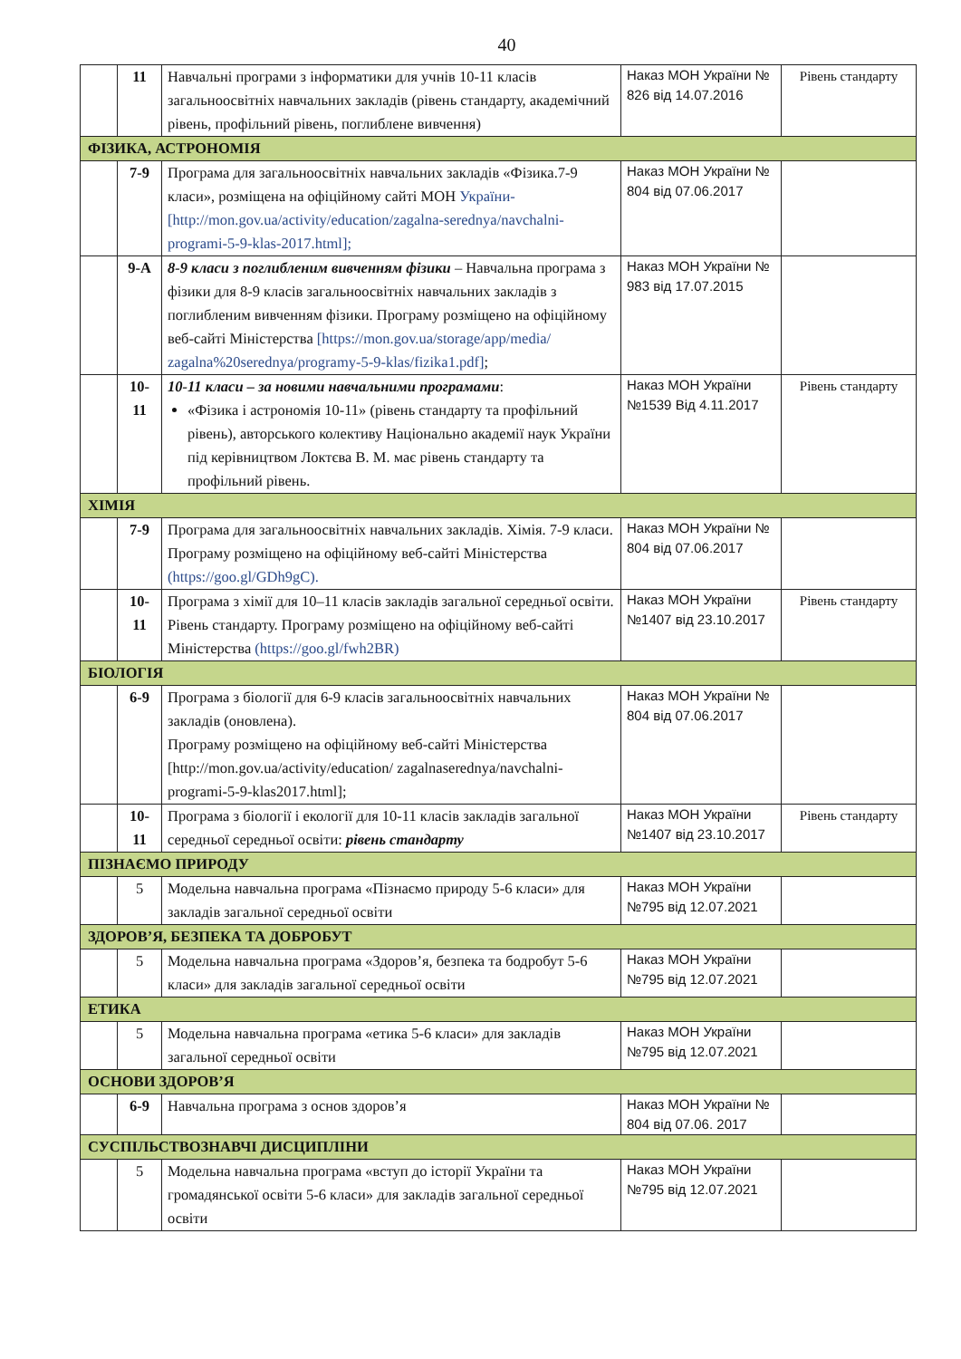40
| | 11 | Навчальні програми з інформатики для учнів 10-11 класів загальноосвітніх навчальних закладів (рівень стандарту, академічний рівень, профільний рівень, поглиблене вивчення) | Наказ МОН України № 826 від 14.07.2016 | Рівень стандарту |
| ФІЗИКА, АСТРОНОМІЯ | | | | |
| | 7-9 | Програма для загальноосвітніх навчальних закладів «Фізика.7-9 класи», розміщена на офіційному сайті МОН України-[http://mon.gov.ua/activity/education/zagalna-serednya/navchalni-programi-5-9-klas-2017.html]; | Наказ МОН України № 804 від 07.06.2017 | |
| | 9-А | 8-9 класи з поглибленим вивченням фізики – Навчальна програма з фізики для 8-9 класів загальноосвітніх навчальних закладів з поглибленим вивченням фізики. Програму розміщено на офіційному веб-сайті Міністерства [https://mon.gov.ua/storage/app/media/ zagalna%20serednya/programy-5-9-klas/fizika1.pdf] ; | Наказ МОН України № 983 від 17.07.2015 | |
| | 10-11 | 10-11 класи – за новими навчальними програмами : «Фізика і астрономія 10-11» (рівень стандарту та профільний рівень), авторського колективу Національно академії наук України під керівництвом Локтєва В. М. має рівень стандарту та профільний рівень. | Наказ МОН України №1539 Від 4.11.2017 | Рівень стандарту |
| ХІМІЯ | | | | |
| | 7-9 | Програма для загальноосвітніх навчальних закладів. Хімія. 7-9 класи. Програму розміщено на офіційному веб-сайті Міністерства (https://goo.gl/GDh9gC). | Наказ МОН України № 804 від 07.06.2017 | |
| | 10-11 | Програма з хімії для 10–11 класів закладів загальної середньої освіти. Рівень стандарту. Програму розміщено на офіційному веб-сайті Міністерства (https://goo.gl/fwh2BR) | Наказ МОН України №1407 від 23.10.2017 | Рівень стандарту |
| БІОЛОГІЯ | | | | |
| | 6-9 | Програма з біології для 6-9 класів загальноосвітніх навчальних закладів (оновлена). Програму розміщено на офіційному веб-сайті Міністерства [http://mon.gov.ua/activity/education/ zagalnaserednya/navchalni-programi-5-9-klas2017.html]; | Наказ МОН України № 804 від 07.06.2017 | |
| | 10-11 | Програма з біології і екології для 10-11 класів закладів загальної середньої середньої освіти: рівень стандарту | Наказ МОН України №1407 від 23.10.2017 | Рівень стандарту |
| ПІЗНАЄМО ПРИРОДУ | | | | |
| | 5 | Модельна навчальна програма «Пізнаємо природу 5-6 класи» для закладів загальної середньої освіти | Наказ МОН України №795 від 12.07.2021 | |
| ЗДОРОВ’Я, БЕЗПЕКА ТА ДОБРОБУТ | | | | |
| | 5 | Модельна навчальна програма «Здоров’я, безпека та бодробут 5-6 класи» для закладів загальної середньої освіти | Наказ МОН України №795 від 12.07.2021 | |
| ЕТИКА | | | | |
| | 5 | Модельна навчальна програма «етика 5-6 класи» для закладів загальної середньої освіти | Наказ МОН України №795 від 12.07.2021 | |
| ОСНОВИ ЗДОРОВ’Я | | | | |
| | 6-9 | Навчальна програма з основ здоров’я | Наказ МОН України № 804 від 07.06. 2017 | |
| СУСПІЛЬСТВОЗНАВЧІ ДИСЦИПЛІНИ | | | | |
| | 5 | Модельна навчальна програма «вступ до історії України та громадянської освіти 5-6 класи» для закладів загальної середньої освіти | Наказ МОН України №795 від 12.07.2021 | |